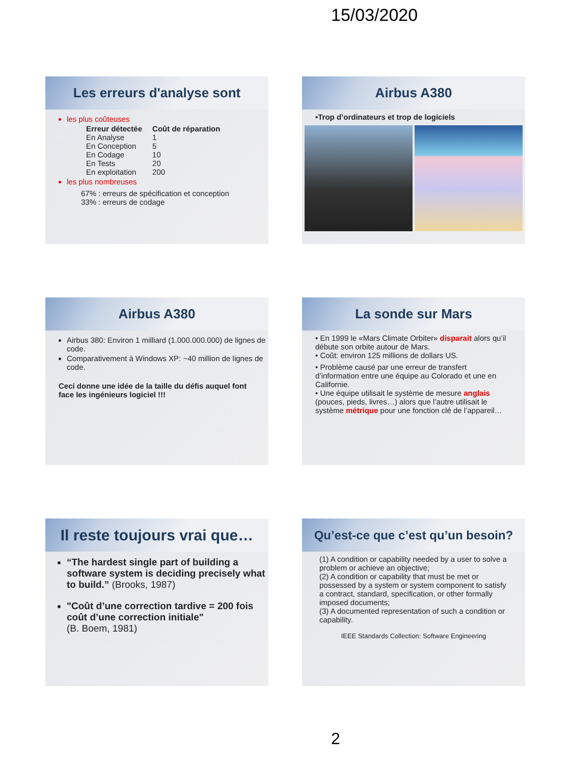15/03/2020
Les erreurs d'analyse sont
les plus coûteuses
| Erreur détectée | Coût de réparation |
| --- | --- |
| En Analyse | 1 |
| En Conception | 5 |
| En Codage | 10 |
| En Tests | 20 |
| En exploitation | 200 |
les plus nombreuses
67% : erreurs de spécification et conception
33% : erreurs de codage
Airbus A380
•Trop d’ordinateurs et trop de logiciels
Airbus A380
Airbus 380: Environ 1 milliard (1.000.000.000) de lignes de code.
Comparativement à Windows XP: ~40 million de lignes de code.
Ceci donne une idée de la taille du défis auquel font face les ingénieurs logiciel !!!
La sonde sur Mars
• En 1999 le «Mars Climate Orbiter» disparait alors qu’il débute son orbite autour de Mars.
• Coût: environ 125 millions de dollars US.
• Problème causé par une erreur de transfert d’information entre une équipe au Colorado et une en Californie.
• Une équipe utilisait le système de mesure anglais (pouces, pieds, livres…) alors que l’autre utilisait le système métrique pour une fonction clé de l’appareil…
Il reste toujours vrai que…
“The hardest single part of building a software system is deciding precisely what to build.” (Brooks, 1987)
"Coût d’une correction tardive = 200 fois coût d’une correction initiale"
(B. Boem, 1981)
Qu’est-ce que c’est qu’un besoin?
(1) A condition or capability needed by a user to solve a problem or achieve an objective;
(2) A condition or capability that must be met or possessed by a system or system component to satisfy a contract, standard, specification, or other formally imposed documents;
(3) A documented representation of such a condition or capability.
IEEE Standards Collection: Software Engineering
2